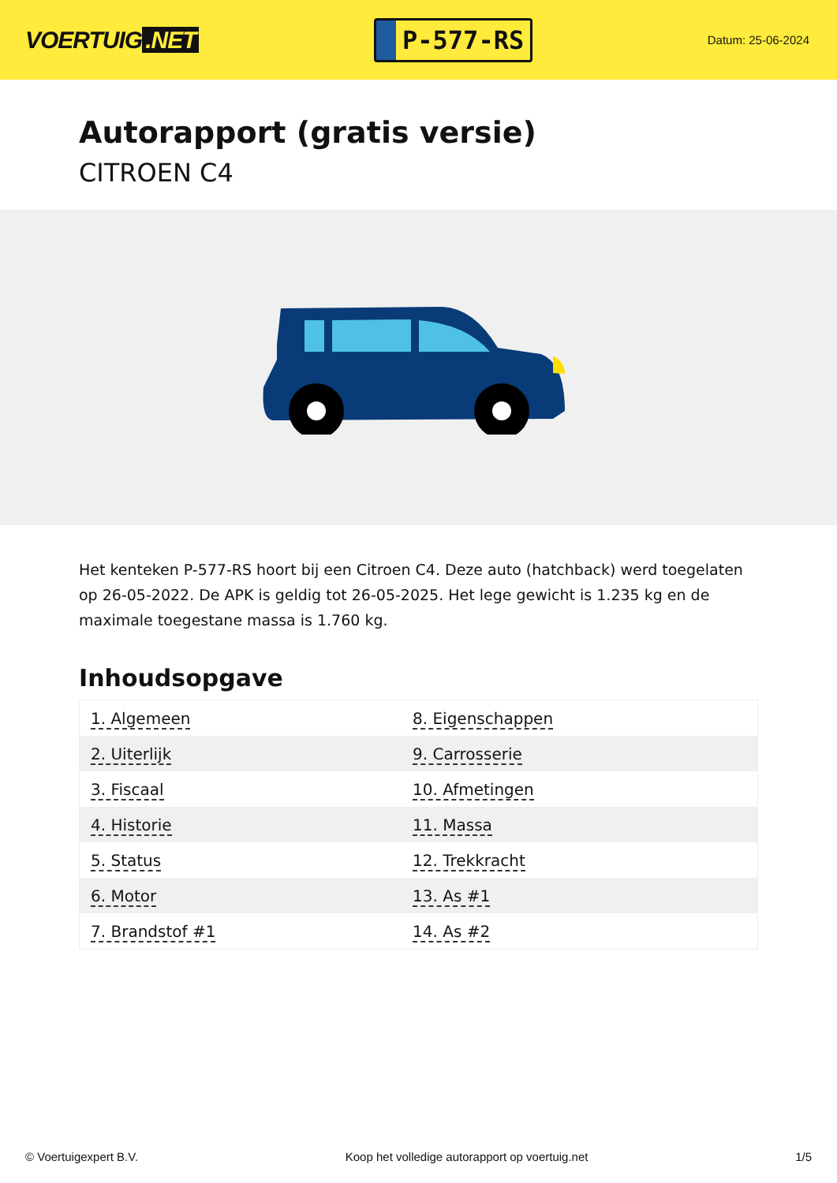VOERTUIG.NET
P-577-RS
Datum: 25-06-2024
Autorapport (gratis versie)
CITROEN C4
Het kenteken P-577-RS hoort bij een Citroen C4. Deze auto (hatchback) werd toegelaten op 26-05-2022. De APK is geldig tot 26-05-2025. Het lege gewicht is 1.235 kg en de maximale toegestane massa is 1.760 kg.
Inhoudsopgave
| 1. Algemeen | 8. Eigenschappen |
| 2. Uiterlijk | 9. Carrosserie |
| 3. Fiscaal | 10. Afmetingen |
| 4. Historie | 11. Massa |
| 5. Status | 12. Trekkracht |
| 6. Motor | 13. As #1 |
| 7. Brandstof #1 | 14. As #2 |
© Voertuigexpert B.V. Koop het volledige autorapport op voertuig.net 1/5